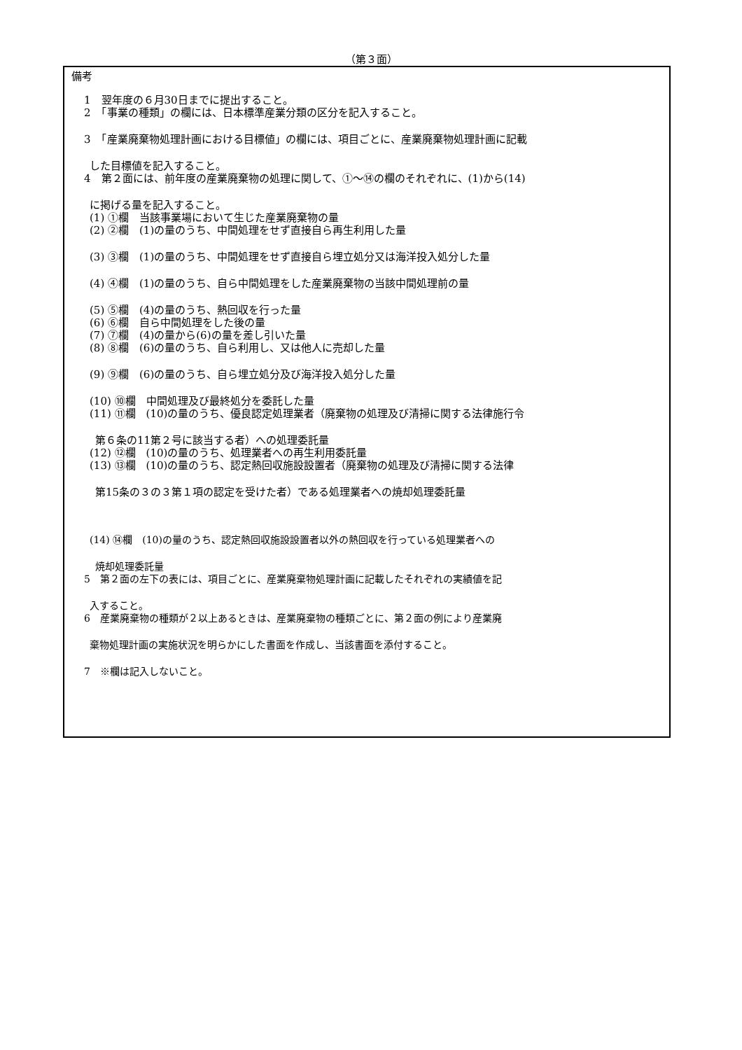（第３面）
備考
1　翌年度の６月30日までに提出すること。
2　「事業の種類」の欄には、日本標準産業分類の区分を記入すること。
3　「産業廃棄物処理計画における目標値」の欄には、項目ごとに、産業廃棄物処理計画に記載
した目標値を記入すること。
4　第２面には、前年度の産業廃棄物の処理に関して、①～⑭の欄のそれぞれに、(1)から(14)
に掲げる量を記入すること。
(1) ①欄　当該事業場において生じた産業廃棄物の量
(2) ②欄　(1)の量のうち、中間処理をせず直接自ら再生利用した量
(3) ③欄　(1)の量のうち、中間処理をせず直接自ら埋立処分又は海洋投入処分した量
(4) ④欄　(1)の量のうち、自ら中間処理をした産業廃棄物の当該中間処理前の量
(5) ⑤欄　(4)の量のうち、熱回収を行った量
(6) ⑥欄　自ら中間処理をした後の量
(7) ⑦欄　(4)の量から(6)の量を差し引いた量
(8) ⑧欄　(6)の量のうち、自ら利用し、又は他人に売却した量
(9) ⑨欄　(6)の量のうち、自ら埋立処分及び海洋投入処分した量
(10) ⑩欄　中間処理及び最終処分を委託した量
(11) ⑪欄　(10)の量のうち、優良認定処理業者（廃棄物の処理及び清掃に関する法律施行令
第６条の11第２号に該当する者）への処理委託量
(12) ⑫欄　(10)の量のうち、処理業者への再生利用委託量
(13) ⑬欄　(10)の量のうち、認定熱回収施設設置者（廃棄物の処理及び清掃に関する法律
第15条の３の３第１項の認定を受けた者）である処理業者への焼却処理委託量
(14) ⑭欄　(10)の量のうち、認定熱回収施設設置者以外の熱回収を行っている処理業者への
焼却処理委託量
5　第２面の左下の表には、項目ごとに、産業廃棄物処理計画に記載したそれぞれの実績値を記
入すること。
6　産業廃棄物の種類が２以上あるときは、産業廃棄物の種類ごとに、第２面の例により産業廃
棄物処理計画の実施状況を明らかにした書面を作成し、当該書面を添付すること。
7　※欄は記入しないこと。